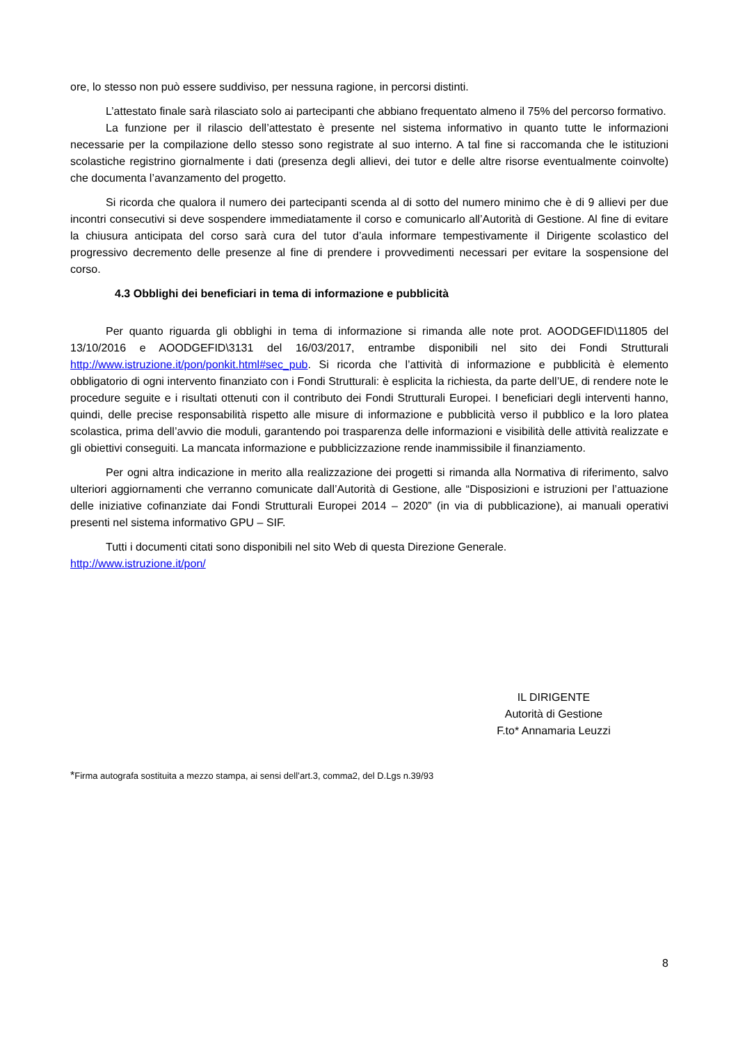ore, lo stesso non può essere suddiviso, per nessuna ragione, in percorsi distinti.
L’attestato finale sarà rilasciato solo ai partecipanti che abbiano frequentato almeno il 75% del percorso formativo.
La funzione per il rilascio dell’attestato è presente nel sistema informativo in quanto tutte le informazioni necessarie per la compilazione dello stesso sono registrate al suo interno. A tal fine si raccomanda che le istituzioni scolastiche registrino giornalmente i dati (presenza degli allievi, dei tutor e delle altre risorse eventualmente coinvolte) che documenta l’avanzamento del progetto.
Si ricorda che qualora il numero dei partecipanti scenda al di sotto del numero minimo che è di 9 allievi per due incontri consecutivi si deve sospendere immediatamente il corso e comunicarlo all’Autorità di Gestione. Al fine di evitare la chiusura anticipata del corso sarà cura del tutor d’aula informare tempestivamente il Dirigente scolastico del progressivo decremento delle presenze al fine di prendere i provvedimenti necessari per evitare la sospensione del corso.
4.3 Obblighi dei beneficiari in tema di informazione e pubblicità
Per quanto riguarda gli obblighi in tema di informazione si rimanda alle note prot. AOODGEFID\11805 del 13/10/2016 e AOODGEFID\3131 del 16/03/2017, entrambe disponibili nel sito dei Fondi Strutturali http://www.istruzione.it/pon/ponkit.html#sec_pub. Si ricorda che l’attività di informazione e pubblicità è elemento obbligatorio di ogni intervento finanziato con i Fondi Strutturali: è esplicita la richiesta, da parte dell’UE, di rendere note le procedure seguite e i risultati ottenuti con il contributo dei Fondi Strutturali Europei. I beneficiari degli interventi hanno, quindi, delle precise responsabilità rispetto alle misure di informazione e pubblicità verso il pubblico e la loro platea scolastica, prima dell’avvio die moduli, garantendo poi trasparenza delle informazioni e visibilità delle attività realizzate e gli obiettivi conseguiti. La mancata informazione e pubblicizzazione rende inammissibile il finanziamento.
Per ogni altra indicazione in merito alla realizzazione dei progetti si rimanda alla Normativa di riferimento, salvo ulteriori aggiornamenti che verranno comunicate dall’Autorità di Gestione, alle “Disposizioni e istruzioni per l’attuazione delle iniziative cofinanziate dai Fondi Strutturali Europei 2014 – 2020” (in via di pubblicazione), ai manuali operativi presenti nel sistema informativo GPU – SIF.
Tutti i documenti citati sono disponibili nel sito Web di questa Direzione Generale.
http://www.istruzione.it/pon/
IL DIRIGENTE
Autorità di Gestione
F.to* Annamaria Leuzzi
*Firma autografa sostituita a mezzo stampa, ai sensi dell’art.3, comma2, del D.Lgs n.39/93
8